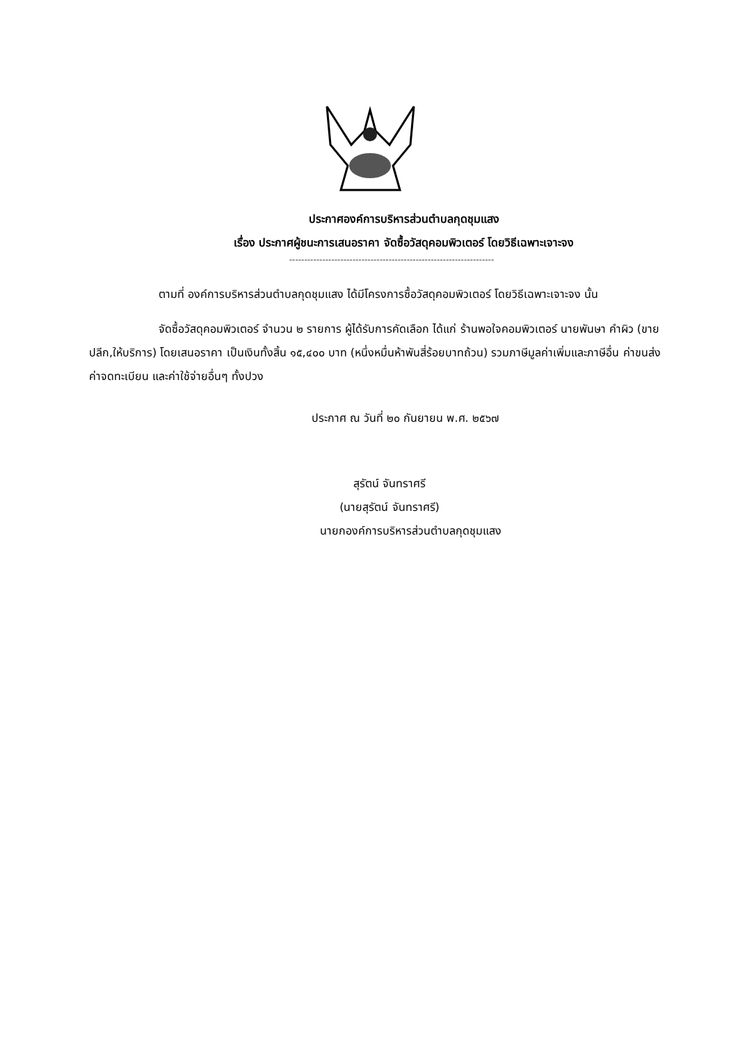ประกาศองค์การบริหารส่วนตำบลกุดชุมแสง
เรื่อง ประกาศผู้ชนะการเสนอราคา จัดซื้อวัสดุคอมพิวเตอร์ โดยวิธีเฉพาะเจาะจง
--------------------------------------------------------------------
ตามที่ องค์การบริหารส่วนตำบลกุดชุมแสง ได้มีโครงการซื้อวัสดุคอมพิวเตอร์ โดยวิธีเฉพาะเจาะจง นั้น
จัดซื้อวัสดุคอมพิวเตอร์ จำนวน ๒ รายการ ผู้ได้รับการคัดเลือก ได้แก่ ร้านพอใจคอมพิวเตอร์ นายพันษา คำผิว (ขายปลีก,ให้บริการ) โดยเสนอราคา เป็นเงินทั้งสิ้น ๑๕,๔๐๐ บาท (หนึ่งหมื่นห้าพันสี่ร้อยบาทถ้วน) รวมภาษีมูลค่าเพิ่มและภาษีอื่น ค่าขนส่ง ค่าจดทะเบียน และค่าใช้จ่ายอื่นๆ ทั้งปวง
ประกาศ ณ วันที่ ๒๐ กันยายน พ.ศ. ๒๕๖๗
สุรัตน์ จันทราศรี
(นายสุรัตน์ จันทราศรี)
นายกองค์การบริหารส่วนตำบลกุดชุมแสง